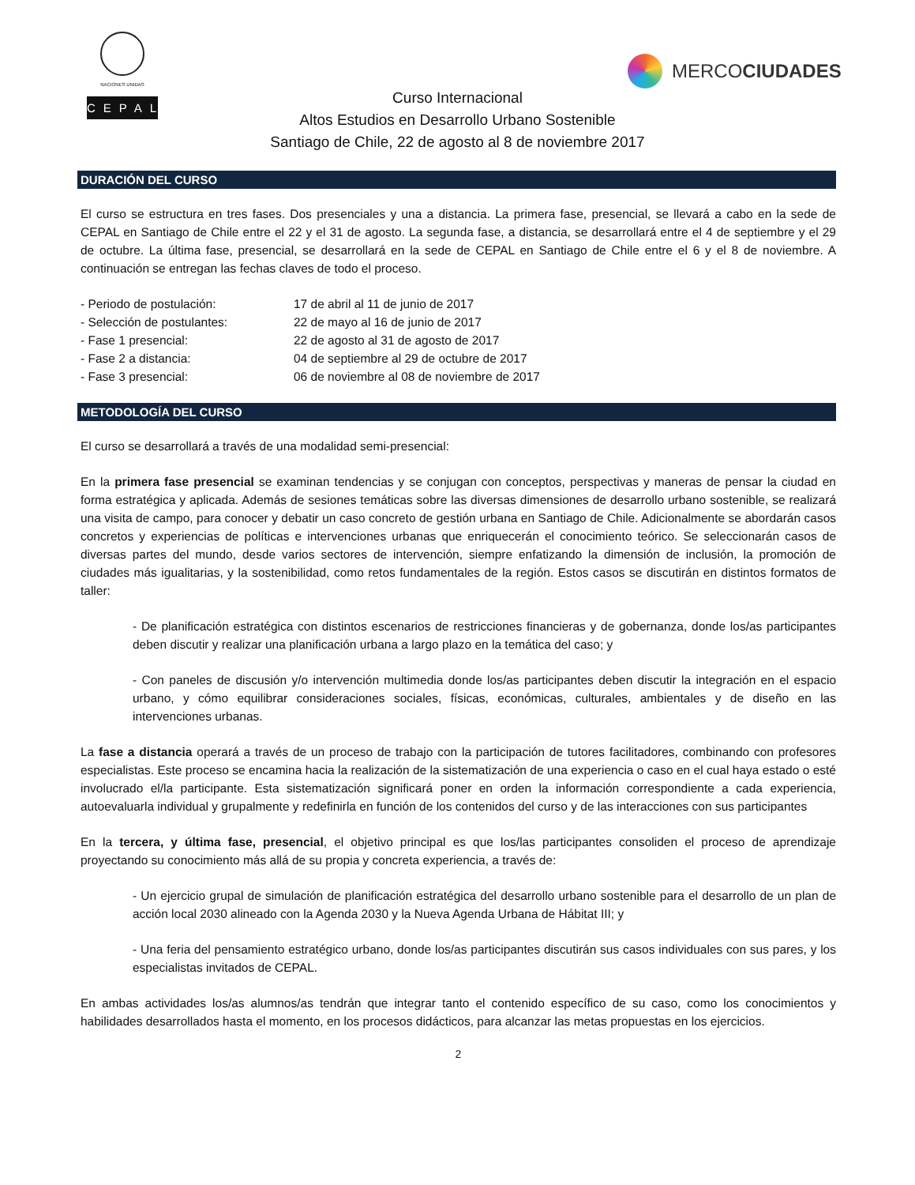NACIONES UNIDAS
CEPAL
MERCO CIUDADES
Curso Internacional
Altos Estudios en Desarrollo Urbano Sostenible
Santiago de Chile, 22 de agosto al 8 de noviembre 2017
DURACIÓN DEL CURSO
El curso se estructura en tres fases. Dos presenciales y una a distancia. La primera fase, presencial, se llevará a cabo en la sede de CEPAL en Santiago de Chile entre el 22 y el 31 de agosto. La segunda fase, a distancia, se desarrollará entre el 4 de septiembre y el 29 de octubre. La última fase, presencial, se desarrollará en la sede de CEPAL en Santiago de Chile entre el 6 y el 8 de noviembre. A continuación se entregan las fechas claves de todo el proceso.
- Periodo de postulación: 17 de abril al 11 de junio de 2017
- Selección de postulantes: 22 de mayo al 16 de junio de 2017
- Fase 1 presencial: 22 de agosto al 31 de agosto de 2017
- Fase 2 a distancia: 04 de septiembre al 29 de octubre de 2017
- Fase 3 presencial: 06 de noviembre al 08 de noviembre de 2017
METODOLOGÍA DEL CURSO
El curso se desarrollará a través de una modalidad semi-presencial:
En la primera fase presencial se examinan tendencias y se conjugan con conceptos, perspectivas y maneras de pensar la ciudad en forma estratégica y aplicada. Además de sesiones temáticas sobre las diversas dimensiones de desarrollo urbano sostenible, se realizará una visita de campo, para conocer y debatir un caso concreto de gestión urbana en Santiago de Chile. Adicionalmente se abordarán casos concretos y experiencias de políticas e intervenciones urbanas que enriquecerán el conocimiento teórico. Se seleccionarán casos de diversas partes del mundo, desde varios sectores de intervención, siempre enfatizando la dimensión de inclusión, la promoción de ciudades más igualitarias, y la sostenibilidad, como retos fundamentales de la región. Estos casos se discutirán en distintos formatos de taller:
- De planificación estratégica con distintos escenarios de restricciones financieras y de gobernanza, donde los/as participantes deben discutir y realizar una planificación urbana a largo plazo en la temática del caso; y
- Con paneles de discusión y/o intervención multimedia donde los/as participantes deben discutir la integración en el espacio urbano, y cómo equilibrar consideraciones sociales, físicas, económicas, culturales, ambientales y de diseño en las intervenciones urbanas.
La fase a distancia operará a través de un proceso de trabajo con la participación de tutores facilitadores, combinando con profesores especialistas. Este proceso se encamina hacia la realización de la sistematización de una experiencia o caso en el cual haya estado o esté involucrado el/la participante. Esta sistematización significará poner en orden la información correspondiente a cada experiencia, autoevaluarla individual y grupalmente y redefinirla en función de los contenidos del curso y de las interacciones con sus participantes
En la tercera, y última fase, presencial, el objetivo principal es que los/las participantes consoliden el proceso de aprendizaje proyectando su conocimiento más allá de su propia y concreta experiencia, a través de:
- Un ejercicio grupal de simulación de planificación estratégica del desarrollo urbano sostenible para el desarrollo de un plan de acción local 2030 alineado con la Agenda 2030 y la Nueva Agenda Urbana de Hábitat III; y
- Una feria del pensamiento estratégico urbano, donde los/as participantes discutirán sus casos individuales con sus pares, y los especialistas invitados de CEPAL.
En ambas actividades los/as alumnos/as tendrán que integrar tanto el contenido específico de su caso, como los conocimientos y habilidades desarrollados hasta el momento, en los procesos didácticos, para alcanzar las metas propuestas en los ejercicios.
2